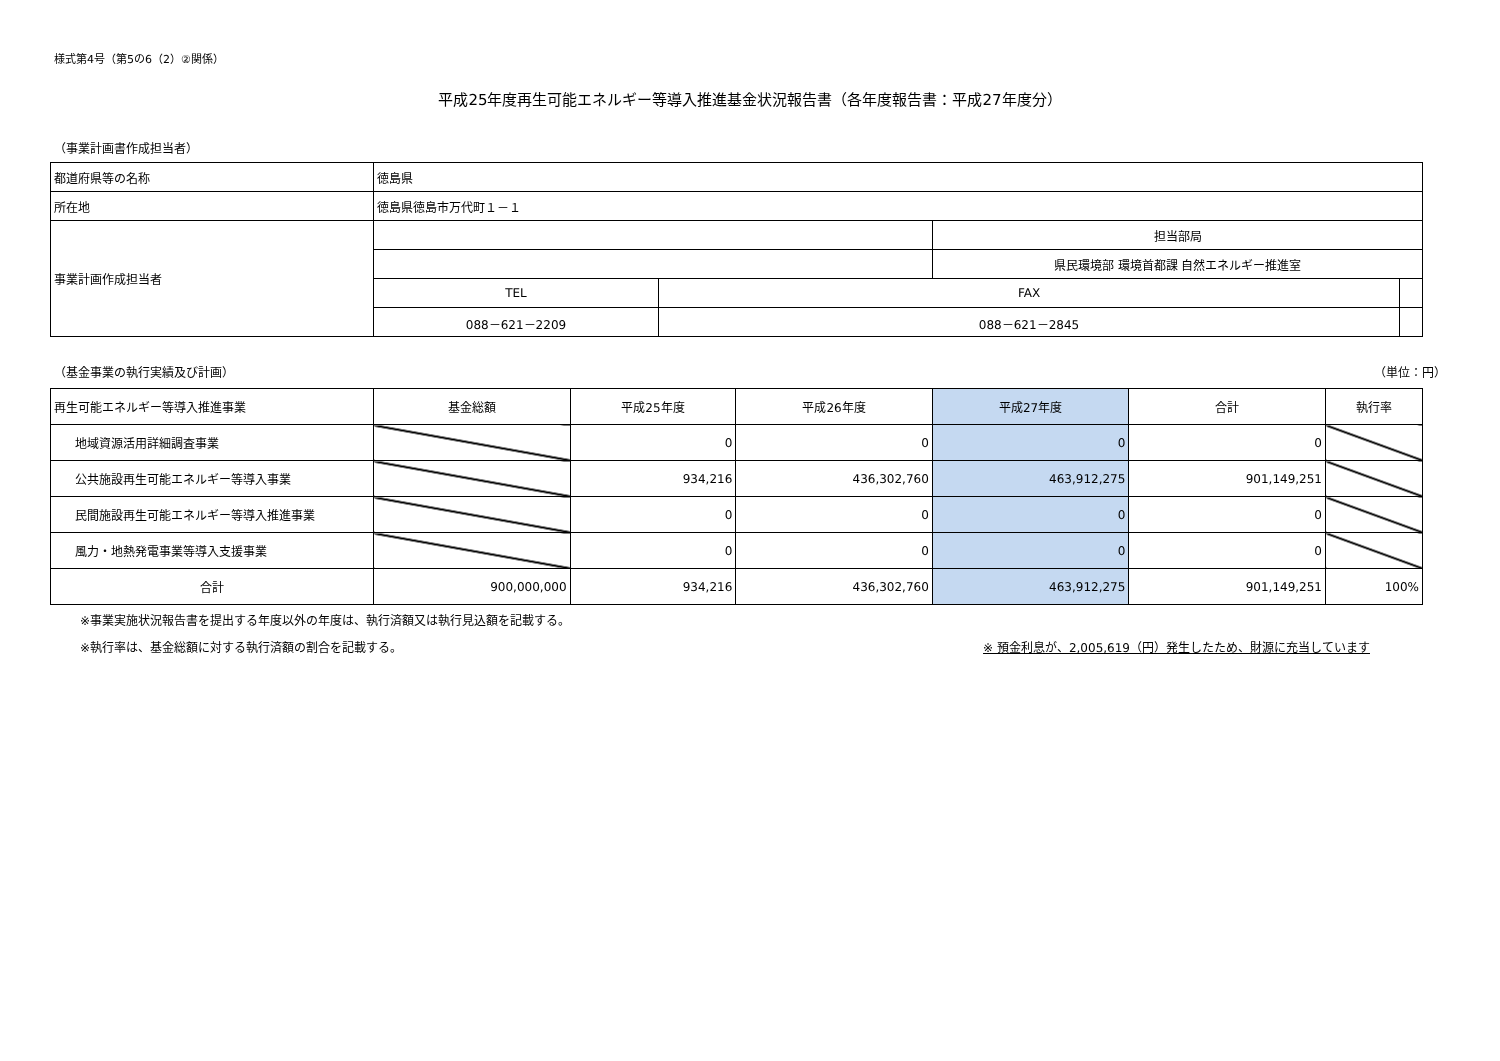様式第4号（第5の6（2）②関係）
平成25年度再生可能エネルギー等導入推進基金状況報告書（各年度報告書：平成27年度分）
（事業計画書作成担当者）
| 都道府県等の名称 | 徳島県 | | | |
| 所在地 | 徳島県徳島市万代町１－１ | | | |
| 事業計画作成担当者 | | | 担当部局 | |
| | | | 県民環境部 環境首都課 自然エネルギー推進室 | |
| | TEL | FAX | | |
| | 088－621－2209 | 088－621－2845 | | |
（基金事業の執行実績及び計画） （単位：円）
| 再生可能エネルギー等導入推進事業 | 基金総額 | 平成25年度 | 平成26年度 | 平成27年度 | 合計 | 執行率 |
| --- | --- | --- | --- | --- | --- | --- |
| 地域資源活用詳細調査事業 | | 0 | 0 | 0 | 0 | |
| 公共施設再生可能エネルギー等導入事業 | | 934,216 | 436,302,760 | 463,912,275 | 901,149,251 | |
| 民間施設再生可能エネルギー等導入推進事業 | | 0 | 0 | 0 | 0 | |
| 風力・地熱発電事業等導入支援事業 | | 0 | 0 | 0 | 0 | |
| 合計 | 900,000,000 | 934,216 | 436,302,760 | 463,912,275 | 901,149,251 | 100% |
※事業実施状況報告書を提出する年度以外の年度は、執行済額又は執行見込額を記載する。
※執行率は、基金総額に対する執行済額の割合を記載する。 ※ 預金利息が、2,005,619（円）発生したため、財源に充当しています